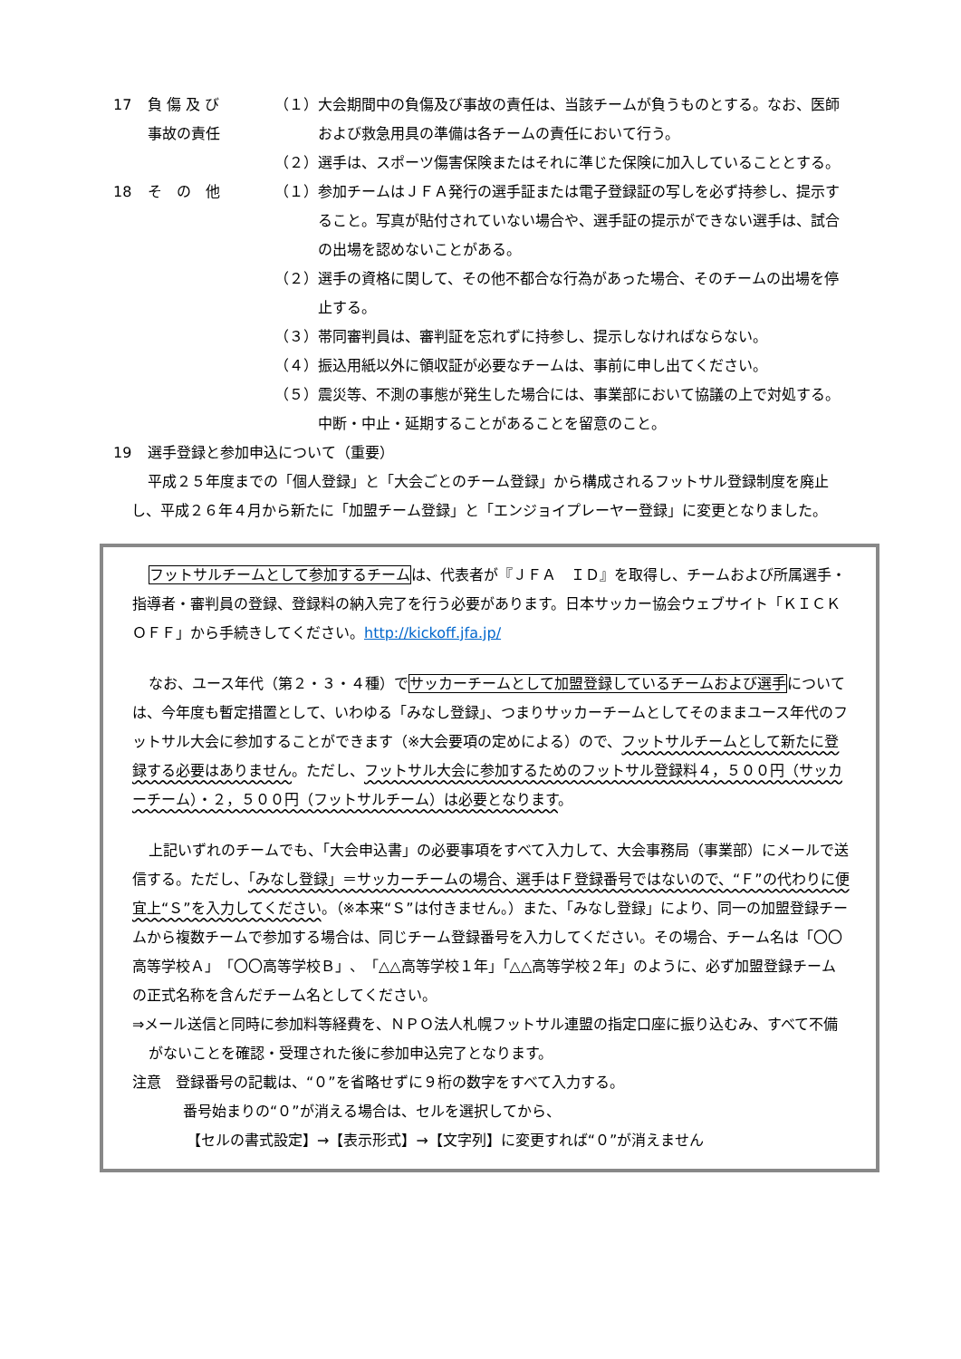17 負 傷 及 び
事故の責任
（１） 大会期間中の負傷及び事故の責任は、当該チームが負うものとする。なお、医師および救急用具の準備は各チームの責任において行う。
（２） 選手は、スポーツ傷害保険またはそれに準じた保険に加入していることとする。
18 そ　の　他 （１） 参加チームはＪＦＡ発行の選手証または電子登録証の写しを必ず持参し、提示すること。写真が貼付されていない場合や、選手証の提示ができない選手は、試合の出場を認めないことがある。
（２） 選手の資格に関して、その他不都合な行為があった場合、そのチームの出場を停止する。
（３） 帯同審判員は、審判証を忘れずに持参し、提示しなければならない。
（４） 振込用紙以外に領収証が必要なチームは、事前に申し出てください。
（５） 震災等、不測の事態が発生した場合には、事業部において協議の上で対処する。中断・中止・延期することがあることを留意のこと。
19 選手登録と参加申込について（重要）
平成２５年度までの「個人登録」と「大会ごとのチーム登録」から構成されるフットサル登録制度を廃止し、平成２６年４月から新たに「加盟チーム登録」と「エンジョイプレーヤー登録」に変更となりました。
フットサルチームとして参加するチームは、代表者が『ＪＦＡ　ＩＤ』を取得し、チームおよび所属選手・指導者・審判員の登録、登録料の納入完了を行う必要があります。日本サッカー協会ウェブサイト「ＫＩＣＫ　ＯＦＦ」から手続きしてください。http://kickoff.jfa.jp/
なお、ユース年代（第２・３・４種）でサッカーチームとして加盟登録しているチームおよび選手については、今年度も暫定措置として、いわゆる「みなし登録」、つまりサッカーチームとしてそのままユース年代のフットサル大会に参加することができます（※大会要項の定めによる）ので、フットサルチームとして新たに登録する必要はありません。ただし、フットサル大会に参加するためのフットサル登録料４，５００円（サッカーチーム）・２，５００円（フットサルチーム）は必要となります。
上記いずれのチームでも、「大会申込書」の必要事項をすべて入力して、大会事務局（事業部）にメールで送信する。ただし、「みなし登録」＝サッカーチームの場合、選手はＦ登録番号ではないので、“Ｆ”の代わりに便宜上“Ｓ”を入力してください。（※本来“Ｓ”は付きません。）また、「みなし登録」により、同一の加盟登録チームから複数チームで参加する場合は、同じチーム登録番号を入力してください。その場合、チーム名は「〇〇高等学校Ａ」「〇〇高等学校Ｂ」、「△△高等学校１年」「△△高等学校２年」のように、必ず加盟登録チームの正式名称を含んだチーム名としてください。
⇒メール送信と同時に参加料等経費を、ＮＰＯ法人札幌フットサル連盟の指定口座に振り込むみ、すべて不備がないことを確認・受理された後に参加申込完了となります。
注意　登録番号の記載は、“０”を省略せずに９桁の数字をすべて入力する。
番号始まりの“０”が消える場合は、セルを選択してから、
【セルの書式設定】→【表示形式】→【文字列】に変更すれば“０”が消えません